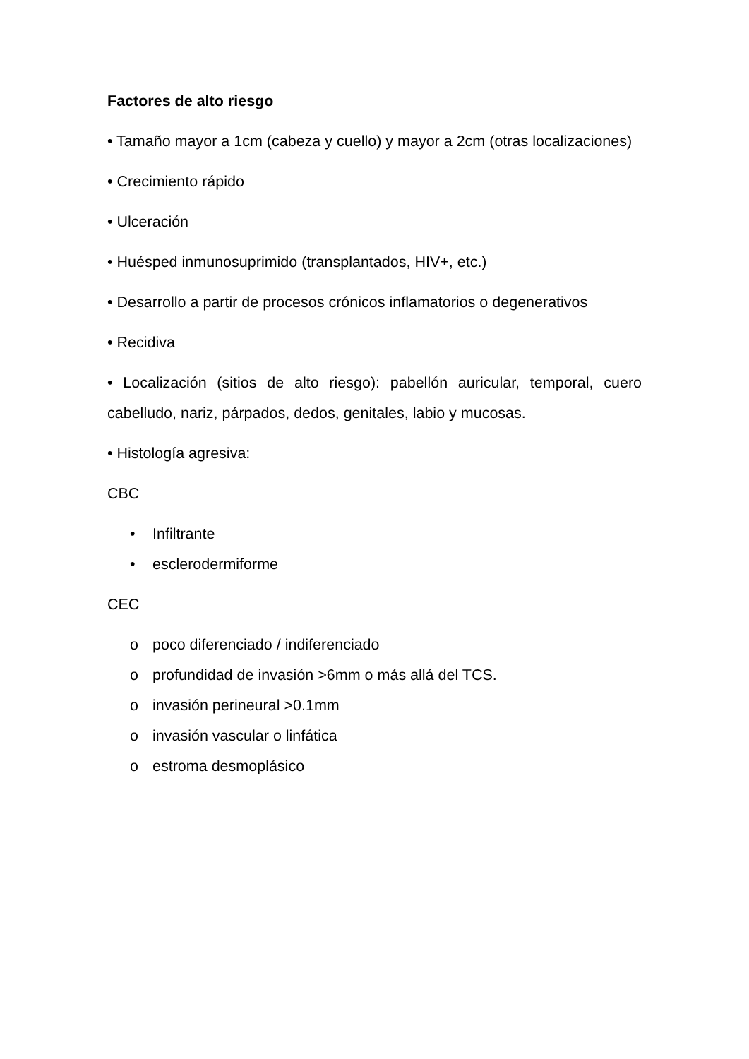Factores de alto riesgo
• Tamaño mayor a 1cm (cabeza y cuello) y mayor a 2cm (otras localizaciones)
• Crecimiento rápido
• Ulceración
• Huésped inmunosuprimido (transplantados, HIV+, etc.)
• Desarrollo a partir de procesos crónicos inflamatorios o degenerativos
• Recidiva
• Localización (sitios de alto riesgo): pabellón auricular, temporal, cuero cabelludo, nariz, párpados, dedos, genitales, labio y mucosas.
• Histología agresiva:
CBC
• Infiltrante
• esclerodermiforme
CEC
o poco diferenciado / indiferenciado
o profundidad de invasión >6mm o más allá del TCS.
o invasión perineural >0.1mm
o invasión vascular o linfática
o estroma desmoplásico